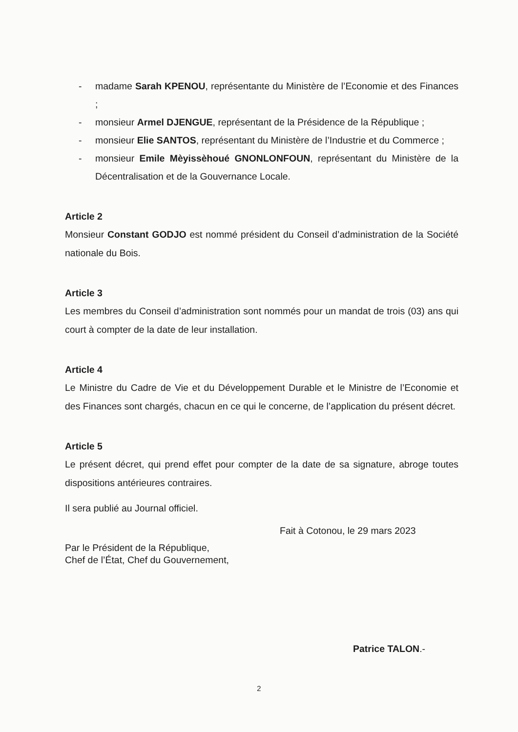- madame Sarah KPENOU, représentante du Ministère de l’Economie et des Finances ;
- monsieur Armel DJENGUE, représentant de la Présidence de la République ;
- monsieur Elie SANTOS, représentant du Ministère de l’Industrie et du Commerce ;
- monsieur Emile Mèyissèhoué GNONLONFOUN, représentant du Ministère de la Décentralisation et de la Gouvernance Locale.
Article 2
Monsieur Constant GODJO est nommé président du Conseil d’administration de la Société nationale du Bois.
Article 3
Les membres du Conseil d’administration sont nommés pour un mandat de trois (03) ans qui court à compter de la date de leur installation.
Article 4
Le Ministre du Cadre de Vie et du Développement Durable et le Ministre de l’Economie et des Finances sont chargés, chacun en ce qui le concerne, de l’application du présent décret.
Article 5
Le présent décret, qui prend effet pour compter de la date de sa signature, abroge toutes dispositions antérieures contraires.
Il sera publié au Journal officiel.
Fait à Cotonou, le 29 mars 2023
Par le Président de la République,
Chef de l’État, Chef du Gouvernement,
Patrice TALON.-
2